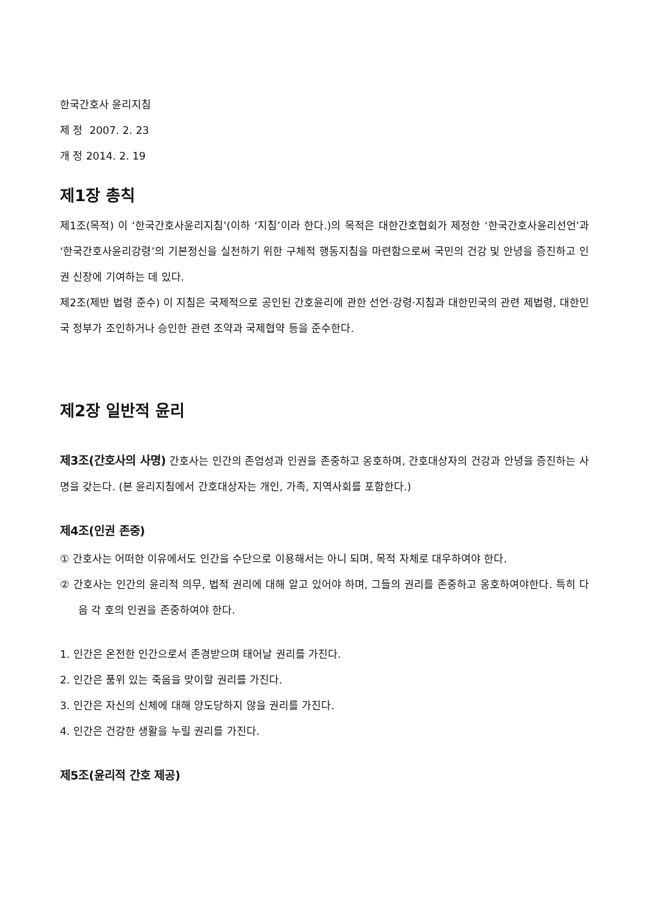한국간호사 윤리지침
제 정 2007. 2. 23
개 정 2014. 2. 19
제1장 총칙
제1조(목적) 이 ‘한국간호사윤리지침’(이하 ‘지침’이라 한다.)의 목적은 대한간호협회가 제정한 ‘한국간호사윤리선언’과 ‘한국간호사윤리강령’의 기본정신을 실천하기 위한 구체적 행동지침을 마련함으로써 국민의 건강 및 안녕을 증진하고 인권 신장에 기여하는 데 있다.
제2조(제반 법령 준수) 이 지침은 국제적으로 공인된 간호윤리에 관한 선언·강령·지침과 대한민국의 관련 제법령, 대한민국 정부가 조인하거나 승인한 관련 조약과 국제협약 등을 준수한다.
제2장 일반적 윤리
제3조(간호사의 사명) 간호사는 인간의 존엄성과 인권을 존중하고 옹호하며, 간호대상자의 건강과 안녕을 증진하는 사명을 갖는다. (본 윤리지침에서 간호대상자는 개인, 가족, 지역사회를 포함한다.)
제4조(인권 존중)
① 간호사는 어떠한 이유에서도 인간을 수단으로 이용해서는 아니 되며, 목적 자체로 대우하여야 한다.
② 간호사는 인간의 윤리적 의무, 법적 권리에 대해 알고 있어야 하며, 그들의 권리를 존중하고 옹호하여야한다. 특히 다음 각 호의 인권을 존중하여야 한다.
1. 인간은 온전한 인간으로서 존경받으며 태어날 권리를 가진다.
2. 인간은 품위 있는 죽음을 맞이할 권리를 가진다.
3. 인간은 자신의 신체에 대해 양도당하지 않을 권리를 가진다.
4. 인간은 건강한 생활을 누릴 권리를 가진다.
제5조(윤리적 간호 제공)